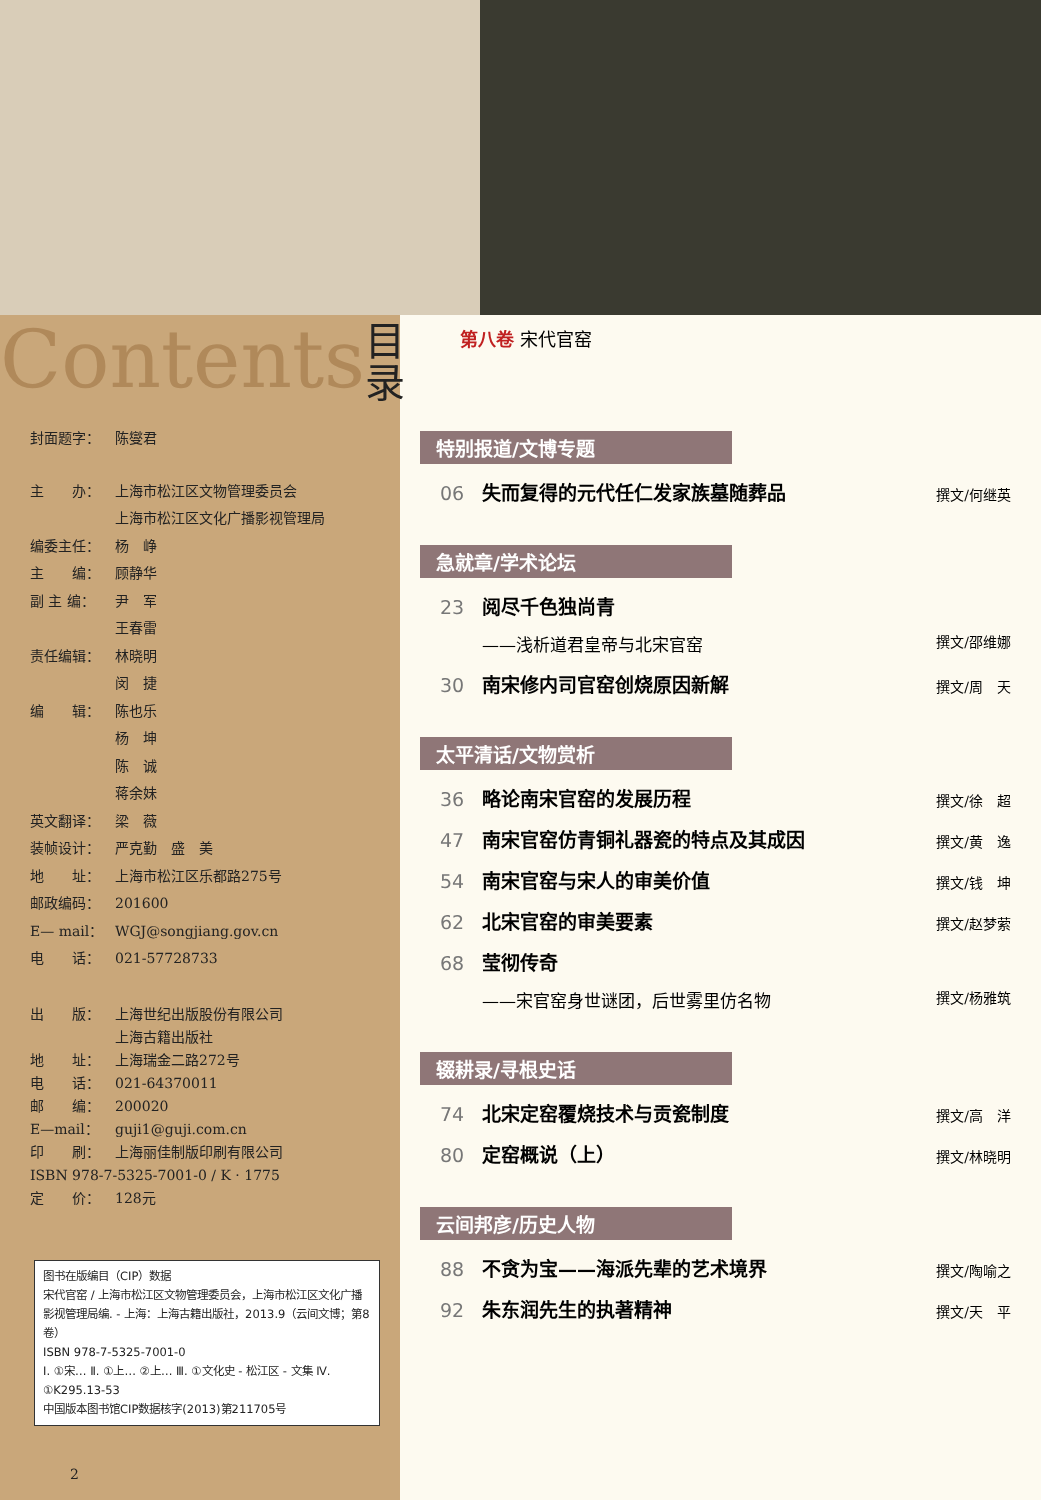Contents 目录
封面题字： 陈燮君
主　　办： 上海市松江区文物管理委员会
上海市松江区文化广播影视管理局
编委主任： 杨　峥
主　　编： 顾静华
副 主 编： 尹　军
王春雷
责任编辑： 林晓明
闵　捷
编　　辑： 陈也乐
杨　坤
陈　诚
蒋余妹
英文翻译： 梁　薇
装帧设计： 严克勤　盛　美
地　　址： 上海市松江区乐都路275号
邮政编码： 201600
E— mail： WGJ@songjiang.gov.cn
电　　话： 021-57728733
出　　版： 上海世纪出版股份有限公司
上海古籍出版社
地　　址： 上海瑞金二路272号
电　　话： 021-64370011
邮　　编： 200020
E—mail： guji1@guji.com.cn
印　　刷： 上海丽佳制版印刷有限公司
ISBN 978-7-5325-7001-0 / K · 1775
定　　价： 128元
图书在版编目（CIP）数据
宋代官窑 / 上海市松江区文物管理委员会，上海市松江区文化广播影视管理局编. - 上海：上海古籍出版社，2013.9（云间文博；第8卷）
ISBN 978-7-5325-7001-0
Ⅰ. ①宋… Ⅱ. ①上… ②上… Ⅲ. ①文化史 - 松江区 - 文集 Ⅳ. ①K295.13-53
中国版本图书馆CIP数据核字(2013)第211705号
2
第八卷 宋代官窑
特别报道/文博专题
06 失而复得的元代任仁发家族墓随葬品 撰文/何继英
急就章/学术论坛
23 阅尽千色独尚青
——浅析道君皇帝与北宋官窑 撰文/邵维娜
30 南宋修内司官窑创烧原因新解 撰文/周　天
太平清话/文物赏析
36 略论南宋官窑的发展历程 撰文/徐　超
47 南宋官窑仿青铜礼器瓷的特点及其成因 撰文/黄　逸
54 南宋官窑与宋人的审美价值 撰文/钱　坤
62 北宋官窑的审美要素 撰文/赵梦萦
68 莹彻传奇
——宋官窑身世谜团，后世雾里仿名物 撰文/杨雅筑
辍耕录/寻根史话
74 北宋定窑覆烧技术与贡瓷制度 撰文/高　洋
80 定窑概说（上） 撰文/林晓明
云间邦彦/历史人物
88 不贪为宝——海派先辈的艺术境界 撰文/陶喻之
92 朱东润先生的执著精神 撰文/天　平